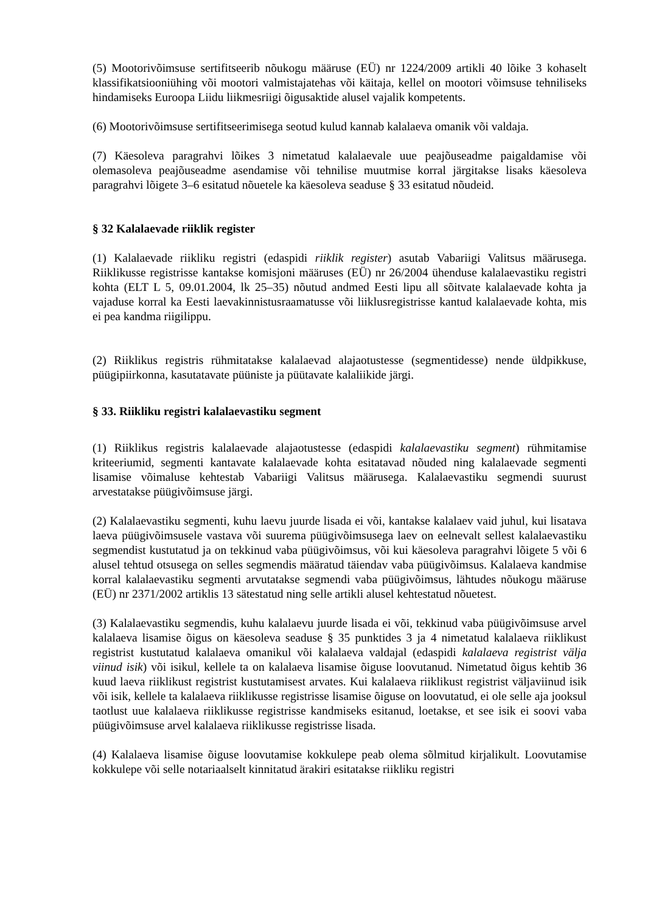(5) Mootorivõimsuse sertifitseerib nõukogu määruse (EÜ) nr 1224/2009 artikli 40 lõike 3 kohaselt klassifikatsiooniühing või mootori valmistajatehas või käitaja, kellel on mootori võimsuse tehniliseks hindamiseks Euroopa Liidu liikmesriigi õigusaktide alusel vajalik kompetents.
(6) Mootorivõimsuse sertifitseerimisega seotud kulud kannab kalalaeva omanik või valdaja.
(7) Käesoleva paragrahvi lõikes 3 nimetatud kalalaevale uue peajõuseadme paigaldamise või olemasoleva peajõuseadme asendamise või tehnilise muutmise korral järgitakse lisaks käesoleva paragrahvi lõigete 3–6 esitatud nõuetele ka käesoleva seaduse § 33 esitatud nõudeid.
§ 32 Kalalaevade riiklik register
(1) Kalalaevade riikliku registri (edaspidi riiklik register) asutab Vabariigi Valitsus määrusega. Riiklikusse registrisse kantakse komisjoni määruses (EÜ) nr 26/2004 ühenduse kalalaevastiku registri kohta (ELT L 5, 09.01.2004, lk 25–35) nõutud andmed Eesti lipu all sõitvate kalalaevade kohta ja vajaduse korral ka Eesti laevakinnistusraamatusse või liiklusregistrisse kantud kalalaevade kohta, mis ei pea kandma riigilippu.
(2) Riiklikus registris rühmitatakse kalalaevad alajaotustesse (segmentidesse) nende üldpikkuse, püügipiirkonna, kasutatavate püüniste ja püütavate kalaliikide järgi.
§ 33. Riikliku registri kalalaevastiku segment
(1) Riiklikus registris kalalaevade alajaotustesse (edaspidi kalalaevastiku segment) rühmitamise kriteeriumid, segmenti kantavate kalalaevade kohta esitatavad nõuded ning kalalaevade segmenti lisamise võimaluse kehtestab Vabariigi Valitsus määrusega. Kalalaevastiku segmendi suurust arvestatakse püügivõimsuse järgi.
(2) Kalalaevastiku segmenti, kuhu laevu juurde lisada ei või, kantakse kalalaev vaid juhul, kui lisatava laeva püügivõimsusele vastava või suurema püügivõimsusega laev on eelnevalt sellest kalalaevastiku segmendist kustutatud ja on tekkinud vaba püügivõimsus, või kui käesoleva paragrahvi lõigete 5 või 6 alusel tehtud otsusega on selles segmendis määratud täiendav vaba püügivõimsus. Kalalaeva kandmise korral kalalaevastiku segmenti arvutatakse segmendi vaba püügivõimsus, lähtudes nõukogu määruse (EÜ) nr 2371/2002 artiklis 13 sätestatud ning selle artikli alusel kehtestatud nõuetest.
(3) Kalalaevastiku segmendis, kuhu kalalaevu juurde lisada ei või, tekkinud vaba püügivõimsuse arvel kalalaeva lisamise õigus on käesoleva seaduse § 35 punktides 3 ja 4 nimetatud kalalaeva riiklikust registrist kustutatud kalalaeva omanikul või kalalaeva valdajal (edaspidi kalalaeva registrist välja viinud isik) või isikul, kellele ta on kalalaeva lisamise õiguse loovutanud. Nimetatud õigus kehtib 36 kuud laeva riiklikust registrist kustutamisest arvates. Kui kalalaeva riiklikust registrist väljaviinud isik või isik, kellele ta kalalaeva riiklikusse registrisse lisamise õiguse on loovutatud, ei ole selle aja jooksul taotlust uue kalalaeva riiklikusse registrisse kandmiseks esitanud, loetakse, et see isik ei soovi vaba püügivõimsuse arvel kalalaeva riiklikusse registrisse lisada.
(4) Kalalaeva lisamise õiguse loovutamise kokkulepe peab olema sõlmitud kirjalikult. Loovutamise kokkulepe või selle notariaalselt kinnitatud ärakiri esitatakse riikliku registri